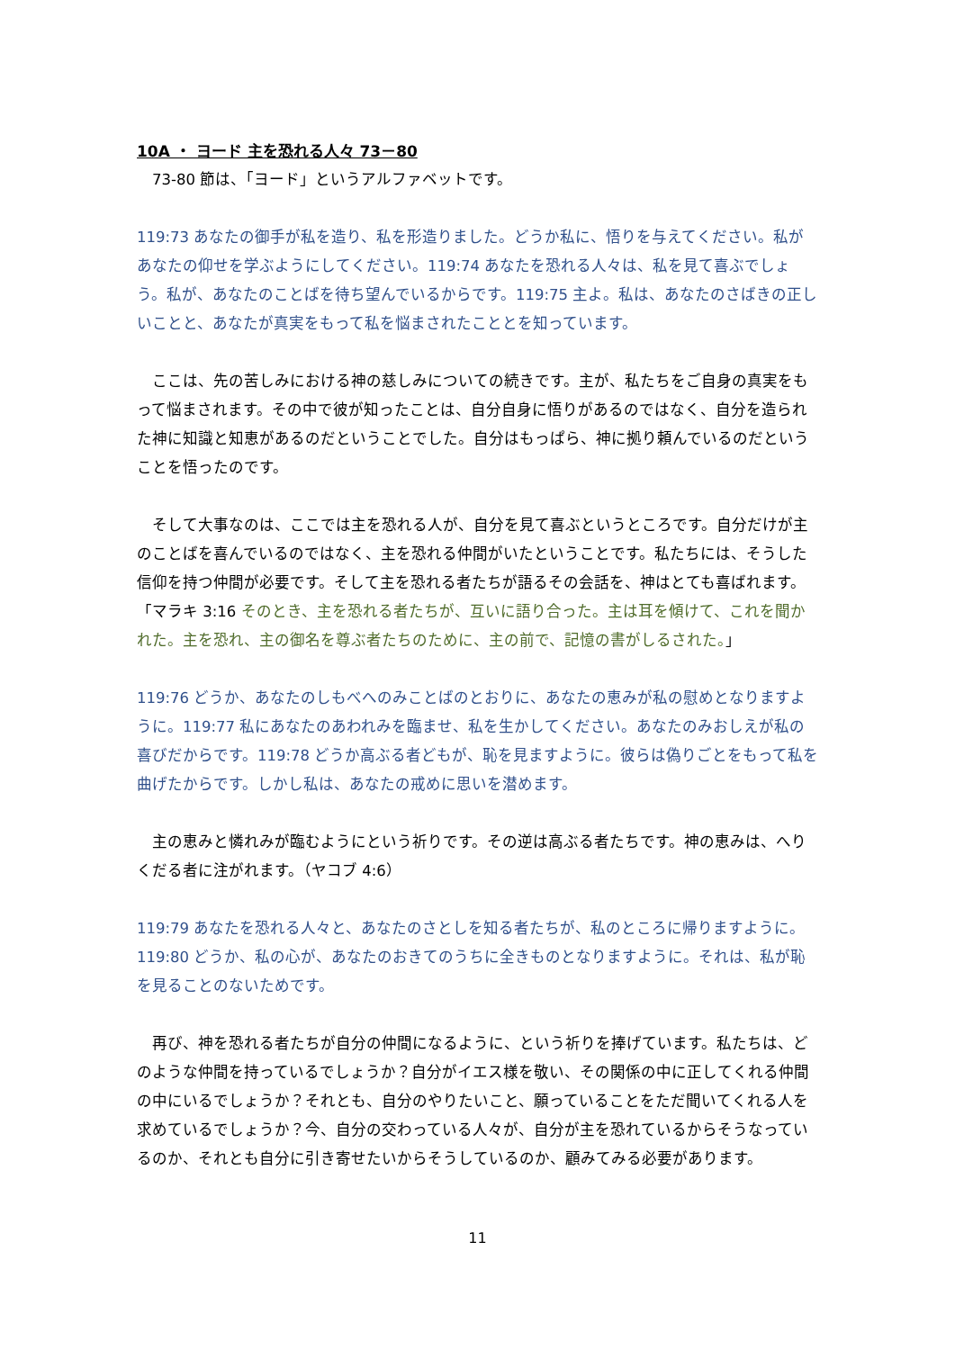10A ・ ヨード 主を恐れる人々 73－80
　73-80 節は、「ヨード」というアルファベットです。
119:73 あなたの御手が私を造り、私を形造りました。どうか私に、悟りを与えてください。私があなたの仰せを学ぶようにしてください。119:74 あなたを恐れる人々は、私を見て喜ぶでしょう。私が、あなたのことばを待ち望んでいるからです。119:75 主よ。私は、あなたのさばきの正しいことと、あなたが真実をもって私を悩まされたこととを知っています。
　ここは、先の苦しみにおける神の慈しみについての続きです。主が、私たちをご自身の真実をもって悩まされます。その中で彼が知ったことは、自分自身に悟りがあるのではなく、自分を造られた神に知識と知恵があるのだということでした。自分はもっぱら、神に拠り頼んでいるのだということを悟ったのです。
　そして大事なのは、ここでは主を恐れる人が、自分を見て喜ぶというところです。自分だけが主のことばを喜んでいるのではなく、主を恐れる仲間がいたということです。私たちには、そうした信仰を持つ仲間が必要です。そして主を恐れる者たちが語るその会話を、神はとても喜ばれます。「マラキ 3:16 そのとき、主を恐れる者たちが、互いに語り合った。主は耳を傾けて、これを聞かれた。主を恐れ、主の御名を尊ぶ者たちのために、主の前で、記憶の書がしるされた。」
119:76 どうか、あなたのしもべへのみことばのとおりに、あなたの恵みが私の慰めとなりますように。119:77 私にあなたのあわれみを臨ませ、私を生かしてください。あなたのみおしえが私の喜びだからです。119:78 どうか高ぶる者どもが、恥を見ますように。彼らは偽りごとをもって私を曲げたからです。しかし私は、あなたの戒めに思いを潜めます。
　主の恵みと憐れみが臨むようにという祈りです。その逆は高ぶる者たちです。神の恵みは、へりくだる者に注がれます。（ヤコブ 4:6）
119:79 あなたを恐れる人々と、あなたのさとしを知る者たちが、私のところに帰りますように。119:80 どうか、私の心が、あなたのおきてのうちに全きものとなりますように。それは、私が恥を見ることのないためです。
　再び、神を恐れる者たちが自分の仲間になるように、という祈りを捧げています。私たちは、どのような仲間を持っているでしょうか？自分がイエス様を敬い、その関係の中に正してくれる仲間の中にいるでしょうか？それとも、自分のやりたいこと、願っていることをただ聞いてくれる人を求めているでしょうか？今、自分の交わっている人々が、自分が主を恐れているからそうなっているのか、それとも自分に引き寄せたいからそうしているのか、顧みてみる必要があります。
11